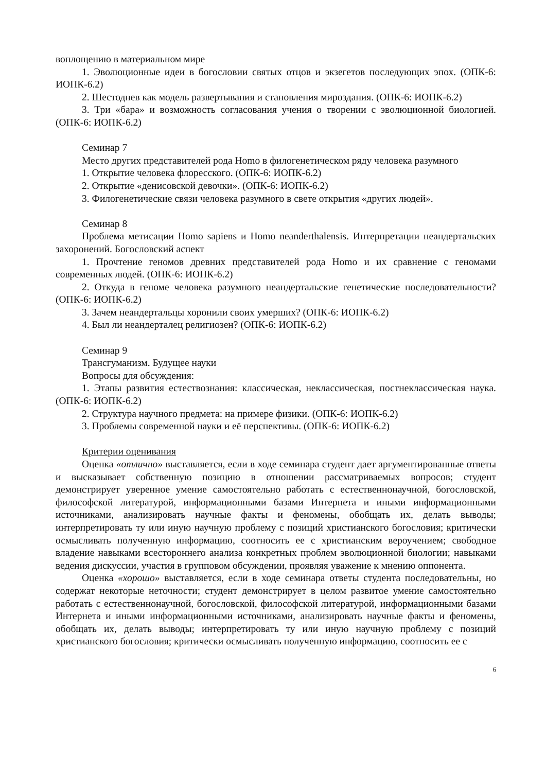воплощению в материальном мире
1. Эволюционные идеи в богословии святых отцов и экзегетов последующих эпох. (ОПК-6: ИОПК-6.2)
2. Шестоднев как модель развертывания и становления мироздания. (ОПК-6: ИОПК-6.2)
3. Три «бара» и возможность согласования учения о творении с эволюционной биологией. (ОПК-6: ИОПК-6.2)
Семинар 7
Место других представителей рода Homo в филогенетическом ряду человека разумного
1. Открытие человека флоресского. (ОПК-6: ИОПК-6.2)
2. Открытие «денисовской девочки». (ОПК-6: ИОПК-6.2)
3. Филогенетические связи человека разумного в свете открытия «других людей».
Семинар 8
Проблема метисации Homo sapiens и Homo neanderthalensis. Интерпретации неандертальских захоронений. Богословский аспект
1. Прочтение геномов древних представителей рода Homo и их сравнение с геномами современных людей. (ОПК-6: ИОПК-6.2)
2. Откуда в геноме человека разумного неандертальские генетические последовательности? (ОПК-6: ИОПК-6.2)
3. Зачем неандертальцы хоронили своих умерших? (ОПК-6: ИОПК-6.2)
4. Был ли неандерталец религиозен? (ОПК-6: ИОПК-6.2)
Семинар 9
Трансгуманизм. Будущее науки
Вопросы для обсуждения:
1. Этапы развития естествознания: классическая, неклассическая, постнеклассическая наука. (ОПК-6: ИОПК-6.2)
2. Структура научного предмета: на примере физики. (ОПК-6: ИОПК-6.2)
3. Проблемы современной науки и её перспективы. (ОПК-6: ИОПК-6.2)
Критерии оценивания
Оценка «отлично» выставляется, если в ходе семинара студент дает аргументированные ответы и высказывает собственную позицию в отношении рассматриваемых вопросов; студент демонстрирует уверенное умение самостоятельно работать с естественнонаучной, богословской, философской литературой, информационными базами Интернета и иными информационными источниками, анализировать научные факты и феномены, обобщать их, делать выводы; интерпретировать ту или иную научную проблему с позиций христианского богословия; критически осмысливать полученную информацию, соотносить ее с христианским вероучением; свободное владение навыками всестороннего анализа конкретных проблем эволюционной биологии; навыками ведения дискуссии, участия в групповом обсуждении, проявляя уважение к мнению оппонента.
Оценка «хорошо» выставляется, если в ходе семинара ответы студента последовательны, но содержат некоторые неточности; студент демонстрирует в целом развитое умение самостоятельно работать с естественнонаучной, богословской, философской литературой, информационными базами Интернета и иными информационными источниками, анализировать научные факты и феномены, обобщать их, делать выводы; интерпретировать ту или иную научную проблему с позиций христианского богословия; критически осмысливать полученную информацию, соотносить ее с
6